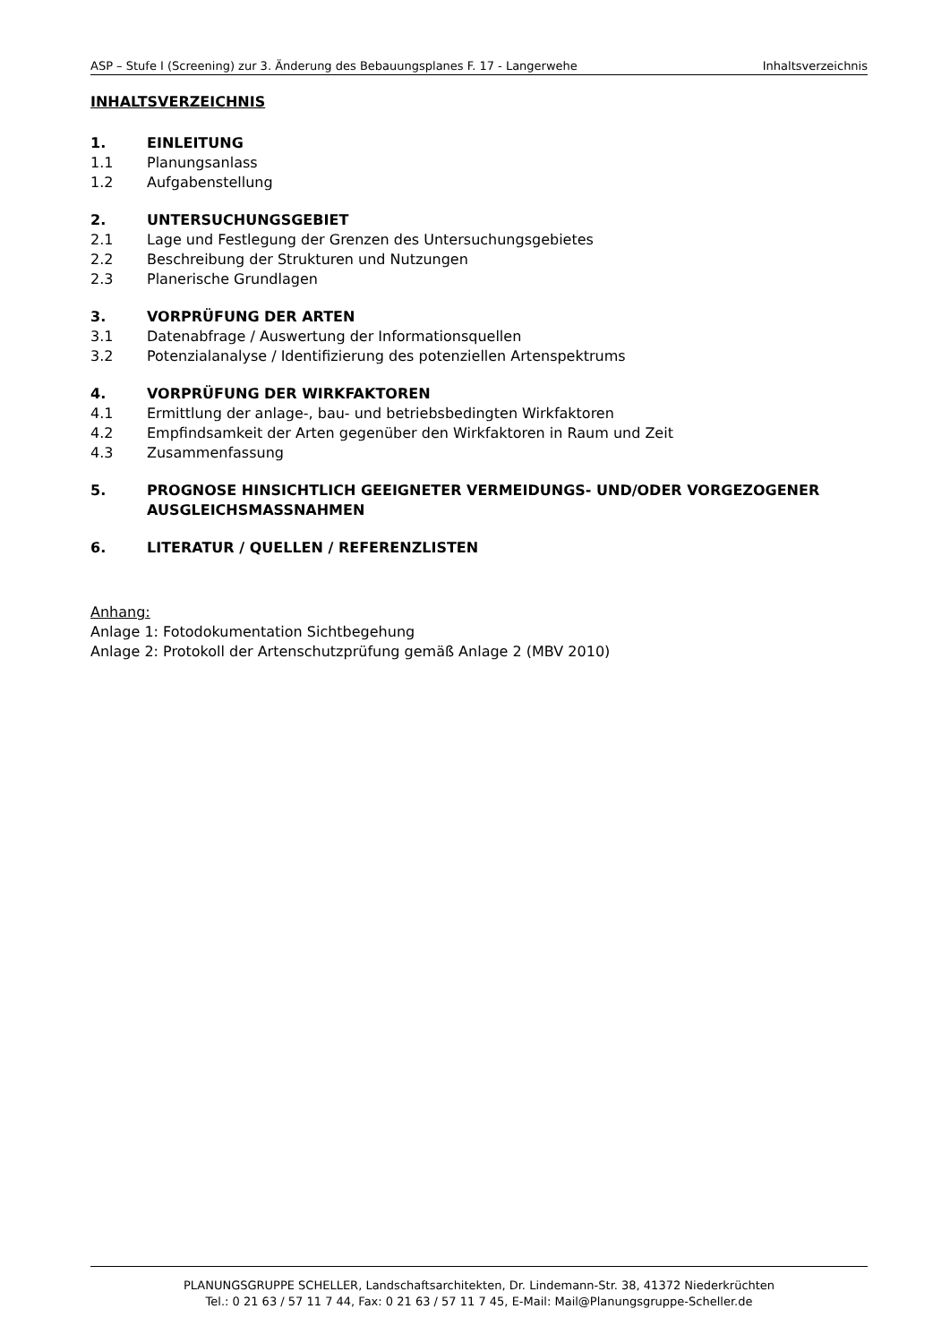ASP – Stufe I (Screening) zur 3. Änderung des Bebauungsplanes F. 17 - Langerwehe Inhaltsverzeichnis
INHALTSVERZEICHNIS
1. EINLEITUNG
1.1 Planungsanlass
1.2 Aufgabenstellung
2. UNTERSUCHUNGSGEBIET
2.1 Lage und Festlegung der Grenzen des Untersuchungsgebietes
2.2 Beschreibung der Strukturen und Nutzungen
2.3 Planerische Grundlagen
3. VORPRÜFUNG DER ARTEN
3.1 Datenabfrage / Auswertung der Informationsquellen
3.2 Potenzialanalyse / Identifizierung des potenziellen Artenspektrums
4. VORPRÜFUNG DER WIRKFAKTOREN
4.1 Ermittlung der anlage-, bau- und betriebsbedingten Wirkfaktoren
4.2 Empfindsamkeit der Arten gegenüber den Wirkfaktoren in Raum und Zeit
4.3 Zusammenfassung
5. PROGNOSE HINSICHTLICH GEEIGNETER VERMEIDUNGS- UND/ODER VORGEZOGENER AUSGLEICHSMASSNAHMEN
6. LITERATUR / QUELLEN / REFERENZLISTEN
Anhang:
Anlage 1: Fotodokumentation Sichtbegehung
Anlage 2: Protokoll der Artenschutzprüfung gemäß Anlage 2 (MBV 2010)
PLANUNGSGRUPPE SCHELLER, Landschaftsarchitekten, Dr. Lindemann-Str. 38, 41372 Niederkrüchten
Tel.: 0 21 63 / 57 11 7 44, Fax: 0 21 63 / 57 11 7 45, E-Mail: Mail@Planungsgruppe-Scheller.de